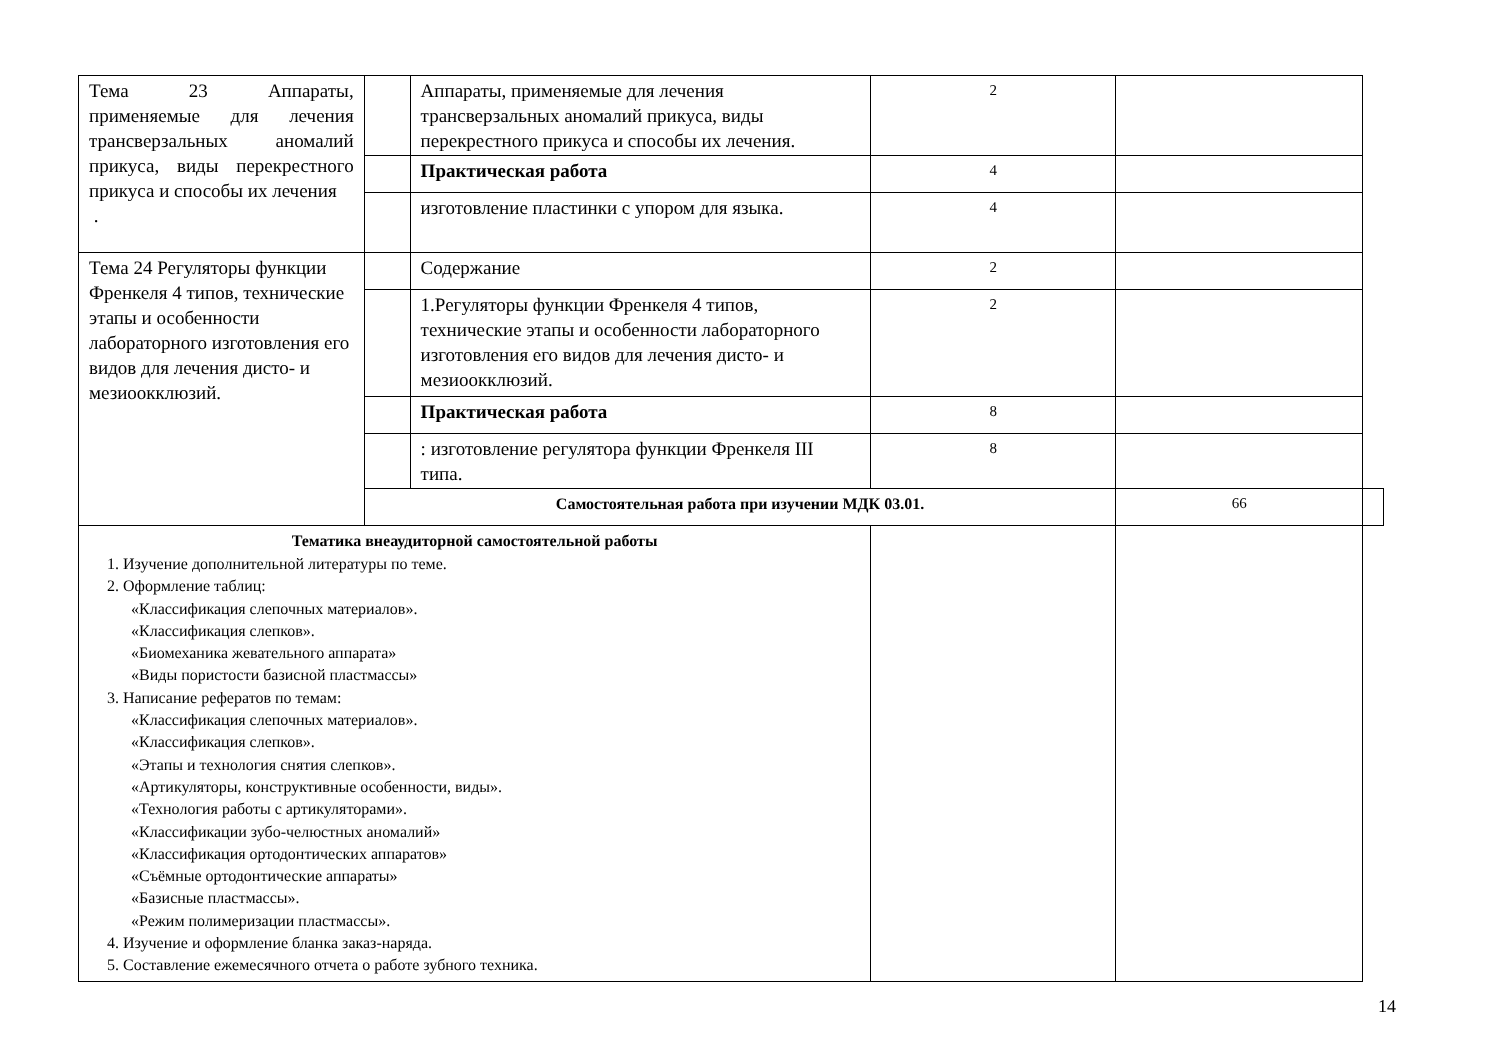| Тема 23 Аппараты, применяемые для лечения трансверзальных аномалий прикуса, виды перекрестного прикуса и способы их лечения . | | Аппараты, применяемые для лечения трансверзальных аномалий прикуса, виды перекрестного прикуса и способы их лечения. | 2 | | |
| | | Практическая работа | 4 | | |
| | | изготовление пластинки с упором для языка. | 4 | | |
| Тема 24 Регуляторы функции Френкеля 4 типов, технические этапы и особенности лабораторного изготовления его видов для лечения дисто- и мезиоокклюзий. | | Содержание | 2 | | |
| | | 1.Регуляторы функции Френкеля 4 типов, технические этапы и особенности лабораторного изготовления его видов для лечения дисто- и мезиоокклюзий. | 2 | | |
| | | Практическая работа | 8 | | |
| | | : изготовление регулятора функции Френкеля III типа. | 8 | | |
| | Самостоятельная работа при изучении МДК 03.01. | | | 66 | |
| Тематика внеаудиторной самостоятельной работы 1. Изучение дополнительной литературы по теме. 2. Оформление таблиц: «Классификация слепочных материалов». «Классификация слепков». «Биомеханика жевательного аппарата» «Виды пористости базисной пластмассы» 3. Написание рефератов по темам: «Классификация слепочных материалов». «Классификация слепков». «Этапы и технология снятия слепков». «Артикуляторы, конструктивные особенности, виды». «Технология работы с артикуляторами». «Классификации зубо-челюстных аномалий» «Классификация ортодонтических аппаратов» «Съёмные ортодонтические аппараты» «Базисные пластмассы». «Режим полимеризации пластмассы». 4. Изучение и оформление бланка заказ-наряда. 5. Составление ежемесячного отчета о работе зубного техника. | | | | | |
14